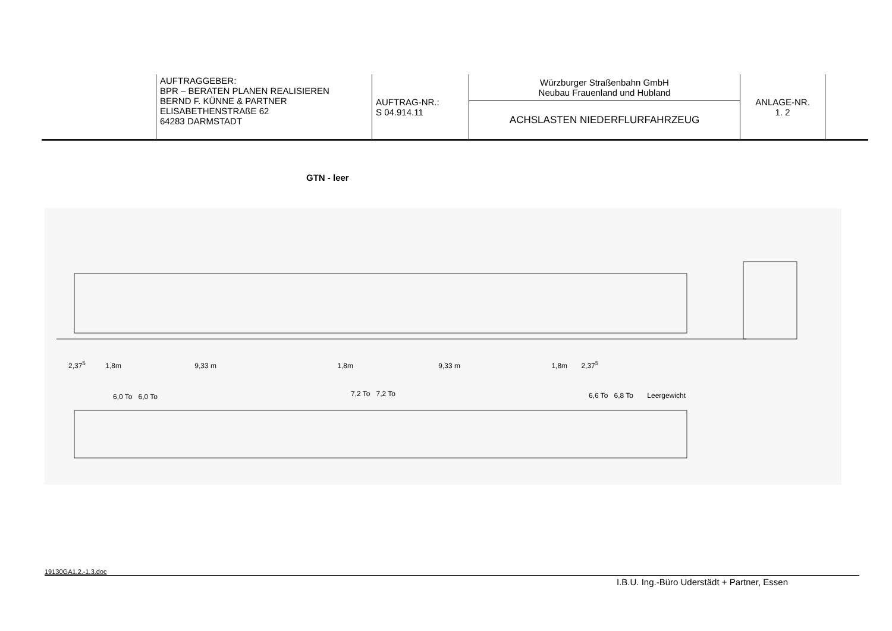| | AUFTRAGGEBER: BPR – BERATEN PLANEN REALISIEREN BERND F. KÜNNE & PARTNER ELISABETHENSTRAßE 62 64283 DARMSTADT | AUFTRAG-NR.: S 04.914.11 | Würzburger Straßenbahn GmbH Neubau Frauenland und Hubland | ANLAGE-NR. 1. 2 | |
| | | | ACHSLASTEN NIEDERFLURFAHRZEUG | | |
GTN - leer
2,37<sup>5</sup> 1,8m 9,33 m 1,8m 9,33 m 1,8m 2,37<sup>5</sup>
6,0 To 6,0 To 7,2 To 7,2 To
6,6 To 6,8 To Leergewicht
19130GA1.2.-1.3.doc
I.B.U. Ing.-Büro Uderstädt + Partner, Essen